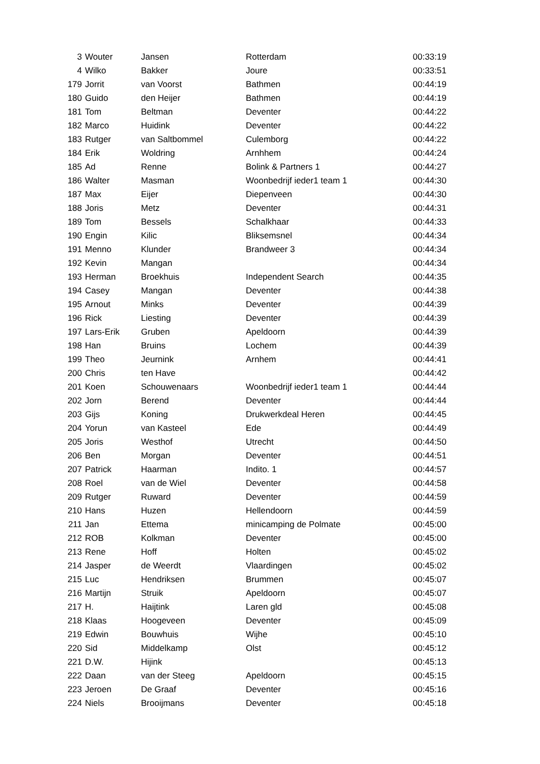| 3 | Wouter | Jansen | Rotterdam | 00:33:19 |
| 4 | Wilko | Bakker | Joure | 00:33:51 |
| 179 | Jorrit | van Voorst | Bathmen | 00:44:19 |
| 180 | Guido | den Heijer | Bathmen | 00:44:19 |
| 181 | Tom | Beltman | Deventer | 00:44:22 |
| 182 | Marco | Huidink | Deventer | 00:44:22 |
| 183 | Rutger | van Saltbommel | Culemborg | 00:44:22 |
| 184 | Erik | Woldring | Arnhhem | 00:44:24 |
| 185 | Ad | Renne | Bolink & Partners 1 | 00:44:27 |
| 186 | Walter | Masman | Woonbedrijf ieder1 team 1 | 00:44:30 |
| 187 | Max | Eijer | Diepenveen | 00:44:30 |
| 188 | Joris | Metz | Deventer | 00:44:31 |
| 189 | Tom | Bessels | Schalkhaar | 00:44:33 |
| 190 | Engin | Kilic | Bliksemsnel | 00:44:34 |
| 191 | Menno | Klunder | Brandweer 3 | 00:44:34 |
| 192 | Kevin | Mangan | | 00:44:34 |
| 193 | Herman | Broekhuis | Independent Search | 00:44:35 |
| 194 | Casey | Mangan | Deventer | 00:44:38 |
| 195 | Arnout | Minks | Deventer | 00:44:39 |
| 196 | Rick | Liesting | Deventer | 00:44:39 |
| 197 | Lars-Erik | Gruben | Apeldoorn | 00:44:39 |
| 198 | Han | Bruins | Lochem | 00:44:39 |
| 199 | Theo | Jeurnink | Arnhem | 00:44:41 |
| 200 | Chris | ten Have | | 00:44:42 |
| 201 | Koen | Schouwenaars | Woonbedrijf ieder1 team 1 | 00:44:44 |
| 202 | Jorn | Berend | Deventer | 00:44:44 |
| 203 | Gijs | Koning | Drukwerkdeal Heren | 00:44:45 |
| 204 | Yorun | van Kasteel | Ede | 00:44:49 |
| 205 | Joris | Westhof | Utrecht | 00:44:50 |
| 206 | Ben | Morgan | Deventer | 00:44:51 |
| 207 | Patrick | Haarman | Indito. 1 | 00:44:57 |
| 208 | Roel | van de Wiel | Deventer | 00:44:58 |
| 209 | Rutger | Ruward | Deventer | 00:44:59 |
| 210 | Hans | Huzen | Hellendoorn | 00:44:59 |
| 211 | Jan | Ettema | minicamping de Polmate | 00:45:00 |
| 212 | ROB | Kolkman | Deventer | 00:45:00 |
| 213 | Rene | Hoff | Holten | 00:45:02 |
| 214 | Jasper | de Weerdt | Vlaardingen | 00:45:02 |
| 215 | Luc | Hendriksen | Brummen | 00:45:07 |
| 216 | Martijn | Struik | Apeldoorn | 00:45:07 |
| 217 | H. | Haijtink | Laren gld | 00:45:08 |
| 218 | Klaas | Hoogeveen | Deventer | 00:45:09 |
| 219 | Edwin | Bouwhuis | Wijhe | 00:45:10 |
| 220 | Sid | Middelkamp | Olst | 00:45:12 |
| 221 | D.W. | Hijink | | 00:45:13 |
| 222 | Daan | van der Steeg | Apeldoorn | 00:45:15 |
| 223 | Jeroen | De Graaf | Deventer | 00:45:16 |
| 224 | Niels | Brooijmans | Deventer | 00:45:18 |